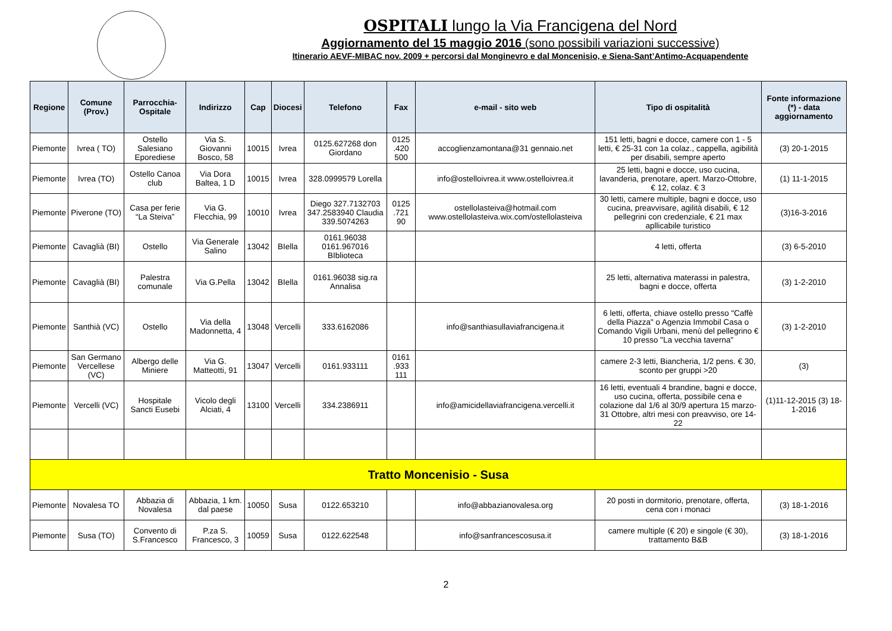OSPITALI lungo la Via Francigena del Nord
Aggiornamento del 15 maggio 2016 (sono possibili variazioni successive)
Itinerario AEVF-MIBAC nov. 2009 + percorsi dal Monginevro e dal Moncenisio, e Siena-Sant’Antimo-Acquapendente
| Regione | Comune (Prov.) | Parrocchia-Ospitale | Indirizzo | Cap | Diocesi | Telefono | Fax | e-mail - sito web | Tipo di ospitalità | Fonte informazione (*) - data aggiornamento |
| --- | --- | --- | --- | --- | --- | --- | --- | --- | --- | --- |
| Piemonte | Ivrea ( TO) | Ostello Salesiano Eporediese | Via S. Giovanni Bosco, 58 | 10015 | Ivrea | 0125.627268 don Giordano | 0125 .420 500 | accoglienzamontana@31 gennaio.net | 151 letti, bagni e docce, camere con 1 - 5 letti, € 25-31 con 1a colaz., cappella, agibilità per disabili, sempre aperto | (3) 20-1-2015 |
| Piemonte | Ivrea (TO) | Ostello Canoa club | Via Dora Baltea, 1 D | 10015 | Ivrea | 328.0999579 Lorella | | info@ostelloivrea.it www.ostelloivrea.it | 25 letti, bagni e docce, uso cucina, lavanderia, prenotare, apert. Marzo-Ottobre, € 12, colaz. € 3 | (1) 11-1-2015 |
| Piemonte | Piverone (TO) | Casa per ferie “La Steiva” | Via G. Flecchia, 99 | 10010 | Ivrea | Diego 327.7132703 347.2583940 Claudia 339.5074263 | 0125 .721 90 | ostellolasteiva@hotmail.com www.ostellolasteiva.wix.com/ostellolasteiva | 30 letti, camere multiple, bagni e docce, uso cucina, preavvisare, agilità disabili, € 12 pellegrini con credenziale, € 21 max apllicabile turistico | (3)16-3-2016 |
| Piemonte | Cavaglià (BI) | Ostello | Via Generale Salino | 13042 | BIella | 0161.96038 0161.967016 BIblioteca | | | 4 letti, offerta | (3) 6-5-2010 |
| Piemonte | Cavaglià (BI) | Palestra comunale | Via G.Pella | 13042 | BIella | 0161.96038 sig.ra Annalisa | | | 25 letti, alternativa materassi in palestra, bagni e docce, offerta | (3) 1-2-2010 |
| Piemonte | Santhià (VC) | Ostello | Via della Madonnetta, 4 | 13048 | Vercelli | 333.6162086 | | info@santhiasullaviafrancigena.it | 6 letti, offerta, chiave ostello presso "Caffè della Piazza" o Agenzia Immobil Casa o Comando Vigili Urbani, menù del pellegrino € 10 presso "La vecchia taverna" | (3) 1-2-2010 |
| Piemonte | San Germano Vercellese (VC) | Albergo delle Miniere | Via G. Matteotti, 91 | 13047 | Vercelli | 0161.933111 | 0161 .933 111 | | camere 2-3 letti, Biancheria, 1/2 pens. € 30, sconto per gruppi >20 | (3) |
| Piemonte | Vercelli (VC) | Hospitale Sancti Eusebi | Vicolo degli Alciati, 4 | 13100 | Vercelli | 334.2386911 | | info@amicidellaviafrancigena.vercelli.it | 16 letti, eventuali 4 brandine, bagni e docce, uso cucina, offerta, possibile cena e colazione dal 1/6 al 30/9 apertura 15 marzo-31 Ottobre, altri mesi con preavviso, ore 14-22 | (1)11-12-2015 (3) 18-1-2016 |
| Tratto Moncenisio - Susa | | | | | | | | | | |
| Piemonte | Novalesa TO | Abbazia di Novalesa | Abbazia, 1 km. dal paese | 10050 | Susa | 0122.653210 | | info@abbazianovalesa.org | 20 posti in dormitorio, prenotare, offerta, cena con i monaci | (3) 18-1-2016 |
| Piemonte | Susa (TO) | Convento di S.Francesco | P.za S. Francesco, 3 | 10059 | Susa | 0122.622548 | | info@sanfrancescosusa.it | camere multiple (€ 20) e singole (€ 30), trattamento B&B | (3) 18-1-2016 |
2